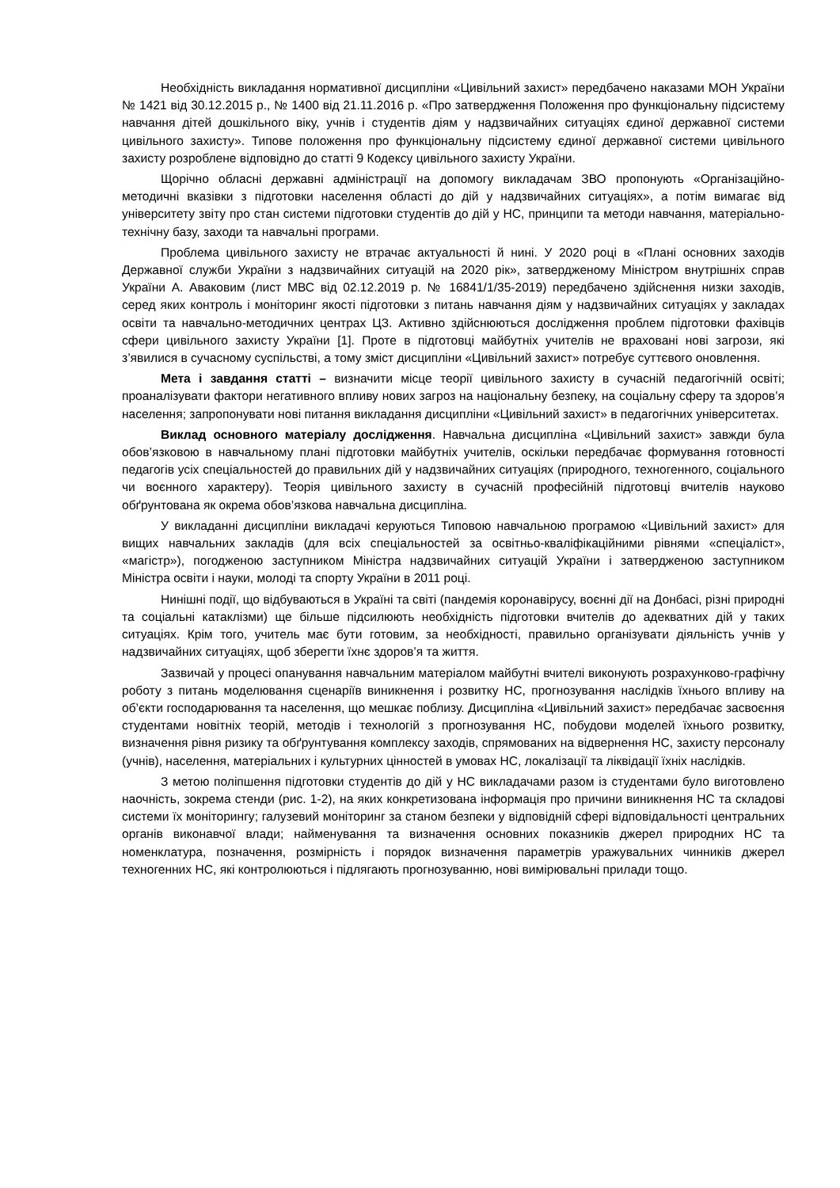Необхідність викладання нормативної дисципліни «Цивільний захист» передбачено наказами МОН України № 1421 від 30.12.2015 р., № 1400 від 21.11.2016 р. «Про затвердження Положення про функціональну підсистему навчання дітей дошкільного віку, учнів і студентів діям у надзвичайних ситуаціях єдиної державної системи цивільного захисту». Типове положення про функціональну підсистему єдиної державної системи цивільного захисту розроблене відповідно до статті 9 Кодексу цивільного захисту України.
Щорічно обласні державні адміністрації на допомогу викладачам ЗВО пропонують «Організаційно-методичні вказівки з підготовки населення області до дій у надзвичайних ситуаціях», а потім вимагає від університету звіту про стан системи підготовки студентів до дій у НС, принципи та методи навчання, матеріально-технічну базу, заходи та навчальні програми.
Проблема цивільного захисту не втрачає актуальності й нині. У 2020 році в «Плані основних заходів Державної служби України з надзвичайних ситуацій на 2020 рік», затвердженому Міністром внутрішніх справ України А. Аваковим (лист МВС від 02.12.2019 р. № 16841/1/35-2019) передбачено здійснення низки заходів, серед яких контроль і моніторинг якості підготовки з питань навчання діям у надзвичайних ситуаціях у закладах освіти та навчально-методичних центрах ЦЗ. Активно здійснюються дослідження проблем підготовки фахівців сфери цивільного захисту України [1]. Проте в підготовці майбутніх учителів не враховані нові загрози, які з’явилися в сучасному суспільстві, а тому зміст дисципліни «Цивільний захист» потребує суттєвого оновлення.
Мета і завдання статті – визначити місце теорії цивільного захисту в сучасній педагогічній освіті; проаналізувати фактори негативного впливу нових загроз на національну безпеку, на соціальну сферу та здоров’я населення; запропонувати нові питання викладання дисципліни «Цивільний захист» в педагогічних університетах.
Виклад основного матеріалу дослідження. Навчальна дисципліна «Цивільний захист» завжди була обов’язковою в навчальному плані підготовки майбутніх учителів, оскільки передбачає формування готовності педагогів усіх спеціальностей до правильних дій у надзвичайних ситуаціях (природного, техногенного, соціального чи воєнного характеру). Теорія цивільного захисту в сучасній професійній підготовці вчителів науково обґрунтована як окрема обов’язкова навчальна дисципліна.
У викладанні дисципліни викладачі керуються Типовою навчальною програмою «Цивільний захист» для вищих навчальних закладів (для всіх спеціальностей за освітньо-кваліфікаційними рівнями «спеціаліст», «магістр»), погодженою заступником Міністра надзвичайних ситуацій України і затвердженою заступником Міністра освіти і науки, молоді та спорту України в 2011 році.
Нинішні події, що відбуваються в Україні та світі (пандемія коронавірусу, воєнні дії на Донбасі, різні природні та соціальні катаклізми) ще більше підсилюють необхідність підготовки вчителів до адекватних дій у таких ситуаціях. Крім того, учитель має бути готовим, за необхідності, правильно організувати діяльність учнів у надзвичайних ситуаціях, щоб зберегти їхнє здоров’я та життя.
Зазвичай у процесі опанування навчальним матеріалом майбутні вчителі виконують розрахунково-графічну роботу з питань моделювання сценаріїв виникнення і розвитку НС, прогнозування наслідків їхнього впливу на об’єкти господарювання та населення, що мешкає поблизу. Дисципліна «Цивільний захист» передбачає засвоєння студентами новітніх теорій, методів і технологій з прогнозування НС, побудови моделей їхнього розвитку, визначення рівня ризику та обґрунтування комплексу заходів, спрямованих на відвернення НС, захисту персоналу (учнів), населення, матеріальних і культурних цінностей в умовах НС, локалізації та ліквідації їхніх наслідків.
З метою поліпшення підготовки студентів до дій у НС викладачами разом із студентами було виготовлено наочність, зокрема стенди (рис. 1-2), на яких конкретизована інформація про причини виникнення НС та складові системи їх моніторингу; галузевий моніторинг за станом безпеки у відповідній сфері відповідальності центральних органів виконавчої влади; найменування та визначення основних показників джерел природних НС та номенклатура, позначення, розмірність і порядок визначення параметрів уражувальних чинників джерел техногенних НС, які контролюються і підлягають прогнозуванню, нові вимірювальні прилади тощо.